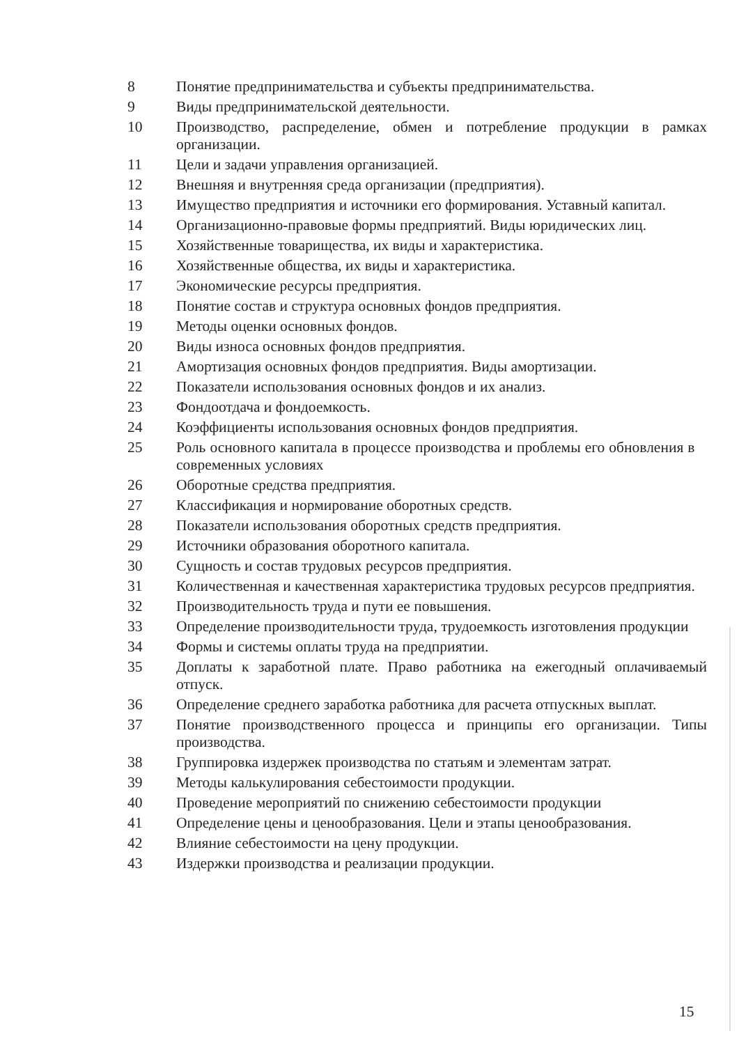8 Понятие предпринимательства и субъекты предпринимательства.
9 Виды предпринимательской деятельности.
10 Производство, распределение, обмен и потребление продукции в рамках организации.
11 Цели и задачи управления организацией.
12 Внешняя и внутренняя среда организации (предприятия).
13 Имущество предприятия и источники его формирования. Уставный капитал.
14 Организационно-правовые формы предприятий. Виды юридических лиц.
15 Хозяйственные товарищества, их виды и характеристика.
16 Хозяйственные общества, их виды и характеристика.
17 Экономические ресурсы предприятия.
18 Понятие состав и структура основных фондов предприятия.
19 Методы оценки основных фондов.
20 Виды износа основных фондов предприятия.
21 Амортизация основных фондов предприятия. Виды амортизации.
22 Показатели использования основных фондов и их анализ.
23 Фондоотдача и фондоемкость.
24 Коэффициенты использования основных фондов предприятия.
25 Роль основного капитала в процессе производства и проблемы его обновления в современных условиях
26 Оборотные средства предприятия.
27 Классификация и нормирование оборотных средств.
28 Показатели использования оборотных средств предприятия.
29 Источники образования оборотного капитала.
30 Сущность и состав трудовых ресурсов предприятия.
31 Количественная и качественная характеристика трудовых ресурсов предприятия.
32 Производительность труда и пути ее повышения.
33 Определение производительности труда, трудоемкость изготовления продукции
34 Формы и системы оплаты труда на предприятии.
35 Доплаты к заработной плате. Право работника на ежегодный оплачиваемый отпуск.
36 Определение среднего заработка работника для расчета отпускных выплат.
37 Понятие производственного процесса и принципы его организации. Типы производства.
38 Группировка издержек производства по статьям и элементам затрат.
39 Методы калькулирования себестоимости продукции.
40 Проведение мероприятий по снижению себестоимости продукции
41 Определение цены и ценообразования. Цели и этапы ценообразования.
42 Влияние себестоимости на цену продукции.
43 Издержки производства и реализации продукции.
15